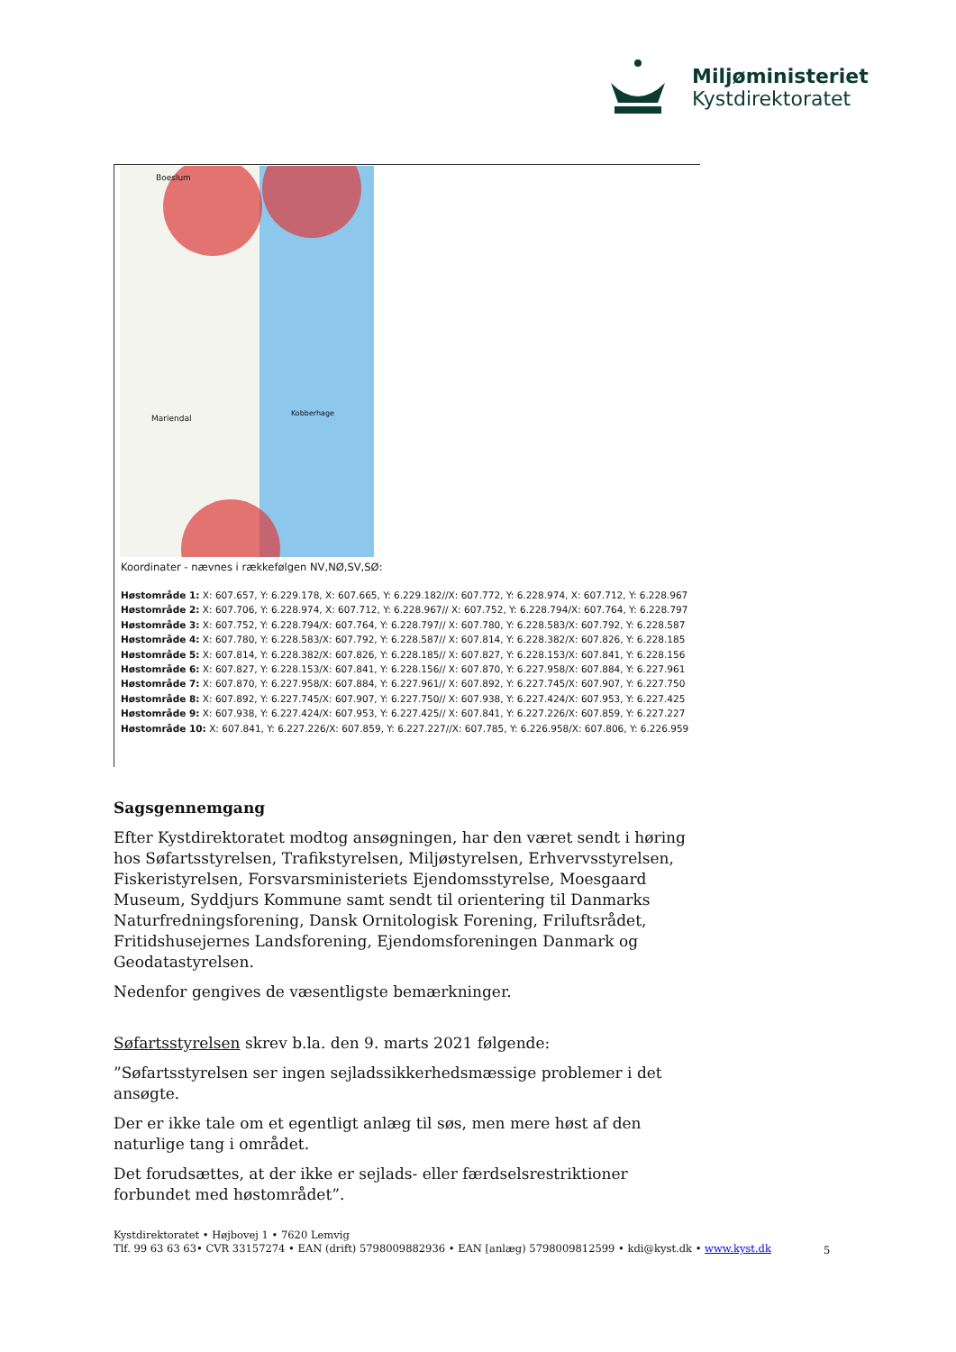Miljøministeriet
Kystdirektoratet
Boeslum
Kobberhage
Mariendal
Koordinater - nævnes i rækkefølgen NV,NØ,SV,SØ:
Høstområde 1: X: 607.657, Y: 6.229.178, X: 607.665, Y: 6.229.182//X: 607.772, Y: 6.228.974, X: 607.712, Y: 6.228.967
Høstområde 2: X: 607.706, Y: 6.228.974, X: 607.712, Y: 6.228.967// X: 607.752, Y: 6.228.794/X: 607.764, Y: 6.228.797
Høstområde 3: X: 607.752, Y: 6.228.794/X: 607.764, Y: 6.228.797// X: 607.780, Y: 6.228.583/X: 607.792, Y: 6.228.587
Høstområde 4: X: 607.780, Y: 6.228.583/X: 607.792, Y: 6.228.587// X: 607.814, Y: 6.228.382/X: 607.826, Y: 6.228.185
Høstområde 5: X: 607.814, Y: 6.228.382/X: 607.826, Y: 6.228.185// X: 607.827, Y: 6.228.153/X: 607.841, Y: 6.228.156
Høstområde 6: X: 607.827, Y: 6.228.153/X: 607.841, Y: 6.228.156// X: 607.870, Y: 6.227.958/X: 607.884, Y: 6.227.961
Høstområde 7: X: 607.870, Y: 6.227.958/X: 607.884, Y: 6.227.961// X: 607.892, Y: 6.227.745/X: 607.907, Y: 6.227.750
Høstområde 8: X: 607.892, Y: 6.227.745/X: 607.907, Y: 6.227.750// X: 607.938, Y: 6.227.424/X: 607.953, Y: 6.227.425
Høstområde 9: X: 607.938, Y: 6.227.424/X: 607.953, Y: 6.227.425// X: 607.841, Y: 6.227.226/X: 607.859, Y: 6.227.227
Høstområde 10: X: 607.841, Y: 6.227.226/X: 607.859, Y: 6.227.227//X: 607.785, Y: 6.226.958/X: 607.806, Y: 6.226.959
Sagsgennemgang
Efter Kystdirektoratet modtog ansøgningen, har den været sendt i høring hos Søfartsstyrelsen, Trafikstyrelsen, Miljøstyrelsen, Erhvervsstyrelsen, Fiskeristyrelsen, Forsvarsministeriets Ejendomsstyrelse, Moesgaard Museum, Syddjurs Kommune samt sendt til orientering til Danmarks Naturfredningsforening, Dansk Ornitologisk Forening, Friluftsrådet, Fritidshusejernes Landsforening, Ejendomsforeningen Danmark og Geodatastyrelsen.
Nedenfor gengives de væsentligste bemærkninger.
Søfartsstyrelsen skrev b.la. den 9. marts 2021 følgende:
”Søfartsstyrelsen ser ingen sejladssikkerhedsmæssige problemer i det ansøgte.
Der er ikke tale om et egentligt anlæg til søs, men mere høst af den naturlige tang i området.
Det forudsættes, at der ikke er sejlads- eller færdselsrestriktioner forbundet med høstområdet”.
Kystdirektoratet • Højbovej 1 • 7620 Lemvig
Tlf. 99 63 63 63• CVR 33157274 • EAN (drift) 5798009882936 • EAN [anlæg) 5798009812599 • kdi@kyst.dk • www.kyst.dk
5